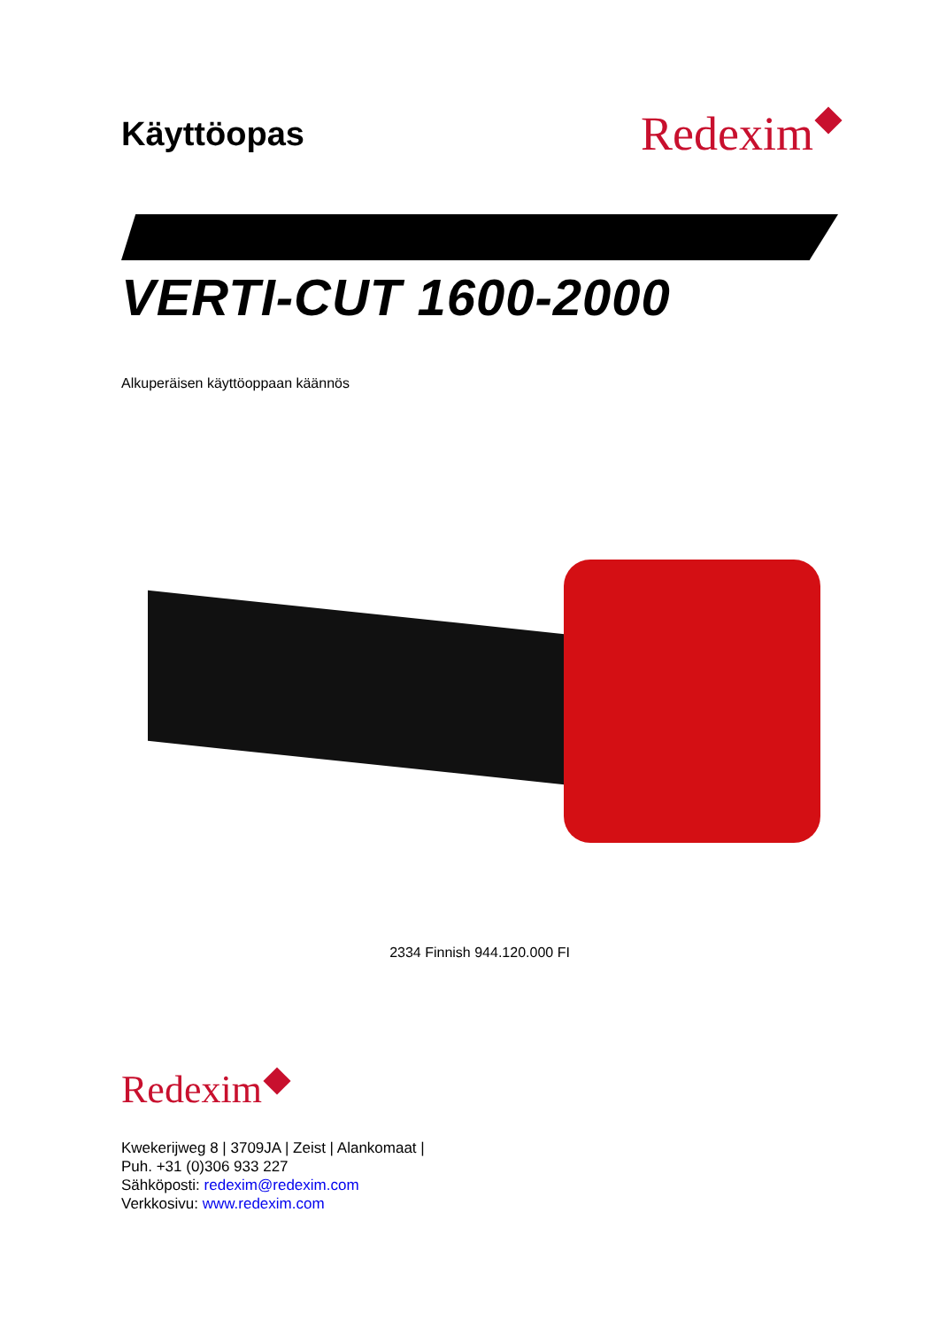Käyttöopas
Redexim
VERTI-CUT 1600-2000
Alkuperäisen käyttöoppaan käännös
2334 Finnish 944.120.000 FI
Redexim
Kwekerijweg 8 | 3709JA | Zeist | Alankomaat |
Puh. +31 (0)306 933 227
Sähköposti: redexim@redexim.com
Verkkosivu: www.redexim.com